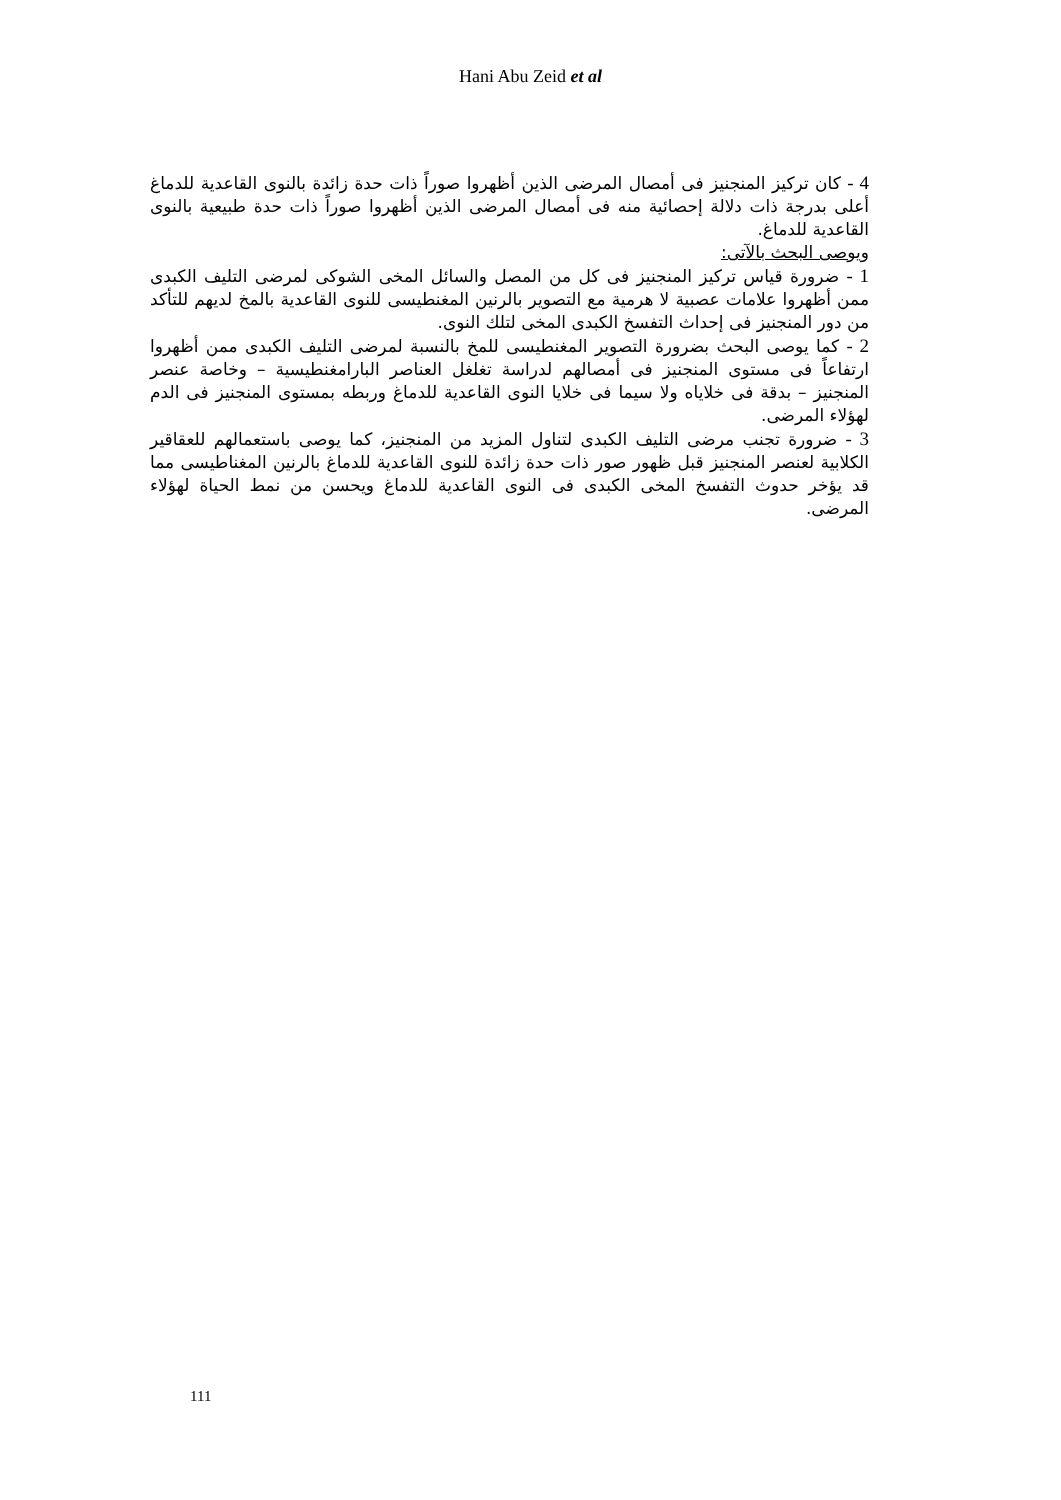Hani Abu Zeid et al
4 - كان تركيز المنجنيز فى أمصال المرضى الذين أظهروا صوراً ذات حدة زائدة بالنوى القاعدية للدماغ أعلى بدرجة ذات دلالة إحصائية منه فى أمصال المرضى الذين أظهروا صوراً ذات حدة طبيعية بالنوى القاعدية للدماغ.
ويوصى البحث بالآتى:
1 - ضرورة قياس تركيز المنجنيز فى كل من المصل والسائل المخى الشوكى لمرضى التليف الكبدى ممن أظهروا علامات عصبية لا هرمية مع التصوير بالرنين المغنطيسى للنوى القاعدية بالمخ لديهم للتأكد من دور المنجنيز فى إحداث التفسخ الكبدى المخى لتلك النوى.
2 - كما يوصى البحث بضرورة التصوير المغنطيسى للمخ بالنسبة لمرضى التليف الكبدى ممن أظهروا ارتفاعاً فى مستوى المنجنيز فى أمصالهم لدراسة تغلغل العناصر البارامغنطيسية – وخاصة عنصر المنجنيز – بدقة فى خلاياه ولا سيما فى خلايا النوى القاعدية للدماغ وربطه بمستوى المنجنيز فى الدم لهؤلاء المرضى.
3 - ضرورة تجنب مرضى التليف الكبدى لتناول المزيد من المنجنيز، كما يوصى باستعمالهم للعقاقير الكلابية لعنصر المنجنيز قبل ظهور صور ذات حدة زائدة للنوى القاعدية للدماغ بالرنين المغناطيسى مما قد يؤخر حدوث التفسخ المخى الكبدى فى النوى القاعدية للدماغ ويحسن من نمط الحياة لهؤلاء المرضى.
111